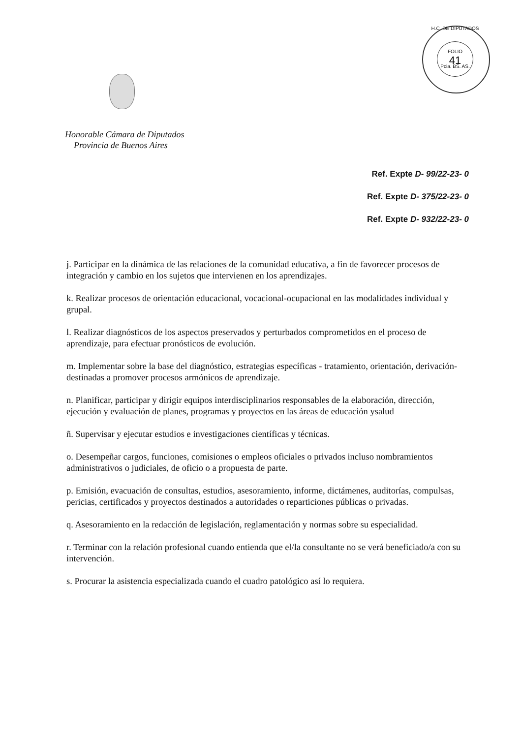FOLIO
41
H.C. DE DIPUTADOS
Pcia. BS. AS.
Honorable Cámara de Diputados
Provincia de Buenos Aires
Ref. Expte D- 99/22-23- 0
Ref. Expte D- 375/22-23- 0
Ref. Expte D- 932/22-23- 0
j. Participar en la dinámica de las relaciones de la comunidad educativa, a fin de favorecer procesos de integración y cambio en los sujetos que intervienen en los aprendizajes.
k. Realizar procesos de orientación educacional, vocacional-ocupacional en las modalidades individual y grupal.
l. Realizar diagnósticos de los aspectos preservados y perturbados comprometidos en el proceso de aprendizaje, para efectuar pronósticos de evolución.
m. Implementar sobre la base del diagnóstico, estrategias específicas - tratamiento, orientación, derivación- destinadas a promover procesos armónicos de aprendizaje.
n. Planificar, participar y dirigir equipos interdisciplinarios responsables de la elaboración, dirección, ejecución y evaluación de planes, programas y proyectos en las áreas de educación ysalud
ñ. Supervisar y ejecutar estudios e investigaciones científicas y técnicas.
o. Desempeñar cargos, funciones, comisiones o empleos oficiales o privados incluso nombramientos administrativos o judiciales, de oficio o a propuesta de parte.
p. Emisión, evacuación de consultas, estudios, asesoramiento, informe, dictámenes, auditorías, compulsas, pericias, certificados y proyectos destinados a autoridades o reparticiones públicas o privadas.
q. Asesoramiento en la redacción de legislación, reglamentación y normas sobre su especialidad.
r. Terminar con la relación profesional cuando entienda que el/la consultante no se verá beneficiado/a con su intervención.
s. Procurar la asistencia especializada cuando el cuadro patológico así lo requiera.